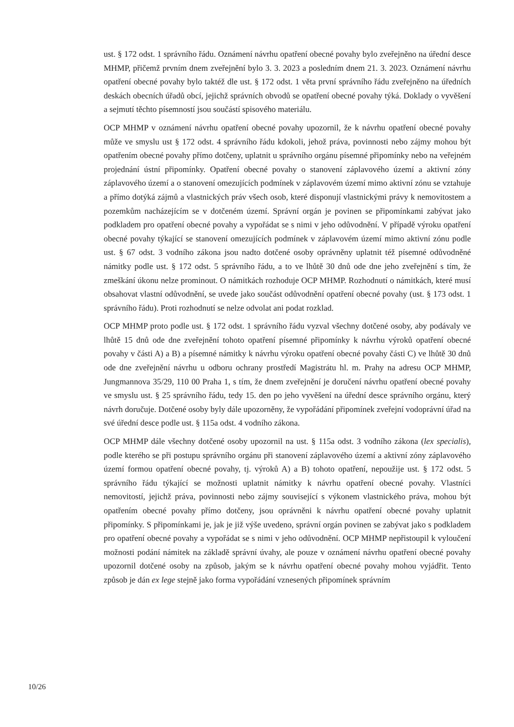ust. § 172 odst. 1 správního řádu. Oznámení návrhu opatření obecné povahy bylo zveřejněno na úřední desce MHMP, přičemž prvním dnem zveřejnění bylo 3. 3. 2023 a posledním dnem 21. 3. 2023. Oznámení návrhu opatření obecné povahy bylo taktéž dle ust. § 172 odst. 1 věta první správního řádu zveřejněno na úředních deskách obecních úřadů obcí, jejichž správních obvodů se opatření obecné povahy týká. Doklady o vyvěšení a sejmutí těchto písemností jsou součástí spisového materiálu.
OCP MHMP v oznámení návrhu opatření obecné povahy upozornil, že k návrhu opatření obecné povahy může ve smyslu ust § 172 odst. 4 správního řádu kdokoli, jehož práva, povinnosti nebo zájmy mohou být opatřením obecné povahy přímo dotčeny, uplatnit u správního orgánu písemné připomínky nebo na veřejném projednání ústní připomínky. Opatření obecné povahy o stanovení záplavového území a aktivní zóny záplavového území a o stanovení omezujících podmínek v záplavovém území mimo aktivní zónu se vztahuje a přímo dotýká zájmů a vlastnických práv všech osob, které disponují vlastnickými právy k nemovitostem a pozemkům nacházejícím se v dotčeném území. Správní orgán je povinen se připomínkami zabývat jako podkladem pro opatření obecné povahy a vypořádat se s nimi v jeho odůvodnění. V případě výroku opatření obecné povahy týkající se stanovení omezujících podmínek v záplavovém území mimo aktivní zónu podle ust. § 67 odst. 3 vodního zákona jsou nadto dotčené osoby oprávněny uplatnit též písemné odůvodněné námitky podle ust. § 172 odst. 5 správního řádu, a to ve lhůtě 30 dnů ode dne jeho zveřejnění s tím, že zmeškání úkonu nelze prominout. O námitkách rozhoduje OCP MHMP. Rozhodnutí o námitkách, které musí obsahovat vlastní odůvodnění, se uvede jako součást odůvodnění opatření obecné povahy (ust. § 173 odst. 1 správního řádu). Proti rozhodnutí se nelze odvolat ani podat rozklad.
OCP MHMP proto podle ust. § 172 odst. 1 správního řádu vyzval všechny dotčené osoby, aby podávaly ve lhůtě 15 dnů ode dne zveřejnění tohoto opatření písemné připomínky k návrhu výroků opatření obecné povahy v části A) a B) a písemné námitky k návrhu výroku opatření obecné povahy části C) ve lhůtě 30 dnů ode dne zveřejnění návrhu u odboru ochrany prostředí Magistrátu hl. m. Prahy na adresu OCP MHMP, Jungmannova 35/29, 110 00 Praha 1, s tím, že dnem zveřejnění je doručení návrhu opatření obecné povahy ve smyslu ust. § 25 správního řádu, tedy 15. den po jeho vyvěšení na úřední desce správního orgánu, který návrh doručuje. Dotčené osoby byly dále upozorněny, že vypořádání připomínek zveřejní vodoprávní úřad na své úřední desce podle ust. § 115a odst. 4 vodního zákona.
OCP MHMP dále všechny dotčené osoby upozornil na ust. § 115a odst. 3 vodního zákona (lex specialis), podle kterého se při postupu správního orgánu při stanovení záplavového území a aktivní zóny záplavového území formou opatření obecné povahy, tj. výroků A) a B) tohoto opatření, nepoužije ust. § 172 odst. 5 správního řádu týkající se možnosti uplatnit námitky k návrhu opatření obecné povahy. Vlastníci nemovitostí, jejichž práva, povinnosti nebo zájmy související s výkonem vlastnického práva, mohou být opatřením obecné povahy přímo dotčeny, jsou oprávněni k návrhu opatření obecné povahy uplatnit připomínky. S připomínkami je, jak je již výše uvedeno, správní orgán povinen se zabývat jako s podkladem pro opatření obecné povahy a vypořádat se s nimi v jeho odůvodnění. OCP MHMP nepřistoupil k vyloučení možnosti podání námitek na základě správní úvahy, ale pouze v oznámení návrhu opatření obecné povahy upozornil dotčené osoby na způsob, jakým se k návrhu opatření obecné povahy mohou vyjádřit. Tento způsob je dán ex lege stejně jako forma vypořádání vznesených připomínek správním
10/26